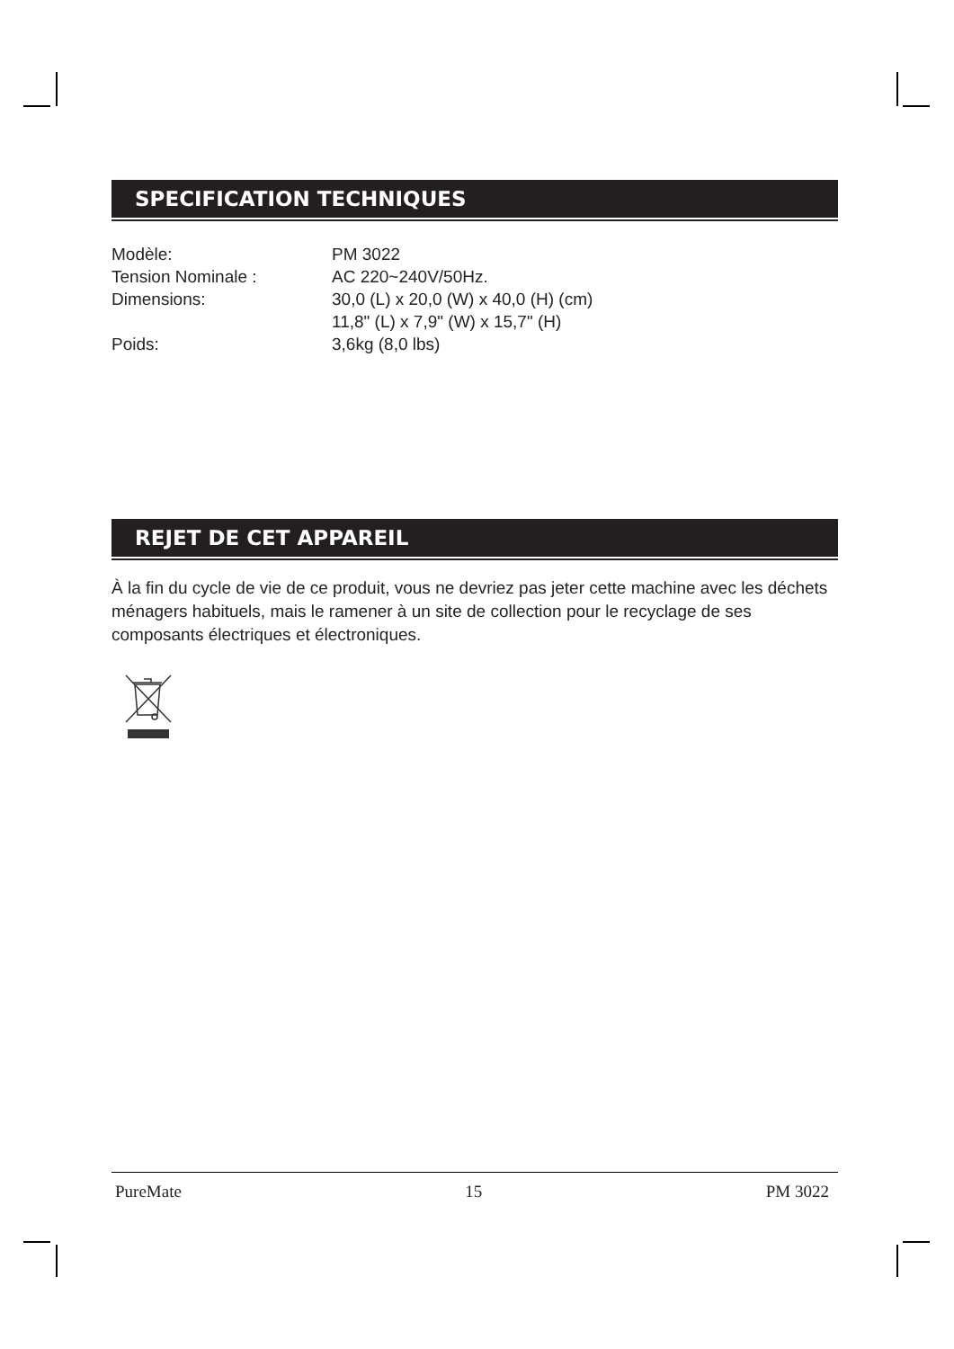SPECIFICATION TECHNIQUES
| Modèle: | PM 3022 |
| Tension Nominale : | AC 220~240V/50Hz. |
| Dimensions: | 30,0 (L) x 20,0 (W) x 40,0 (H) (cm) 11,8" (L) x 7,9" (W) x 15,7" (H) |
| Poids: | 3,6kg (8,0 lbs) |
REJET DE CET APPAREIL
À la fin du cycle de vie de ce produit, vous ne devriez pas jeter cette machine avec les déchets ménagers habituels, mais le ramener à un site de collection pour le recyclage de ses composants électriques et électroniques.
PureMate 15 PM 3022